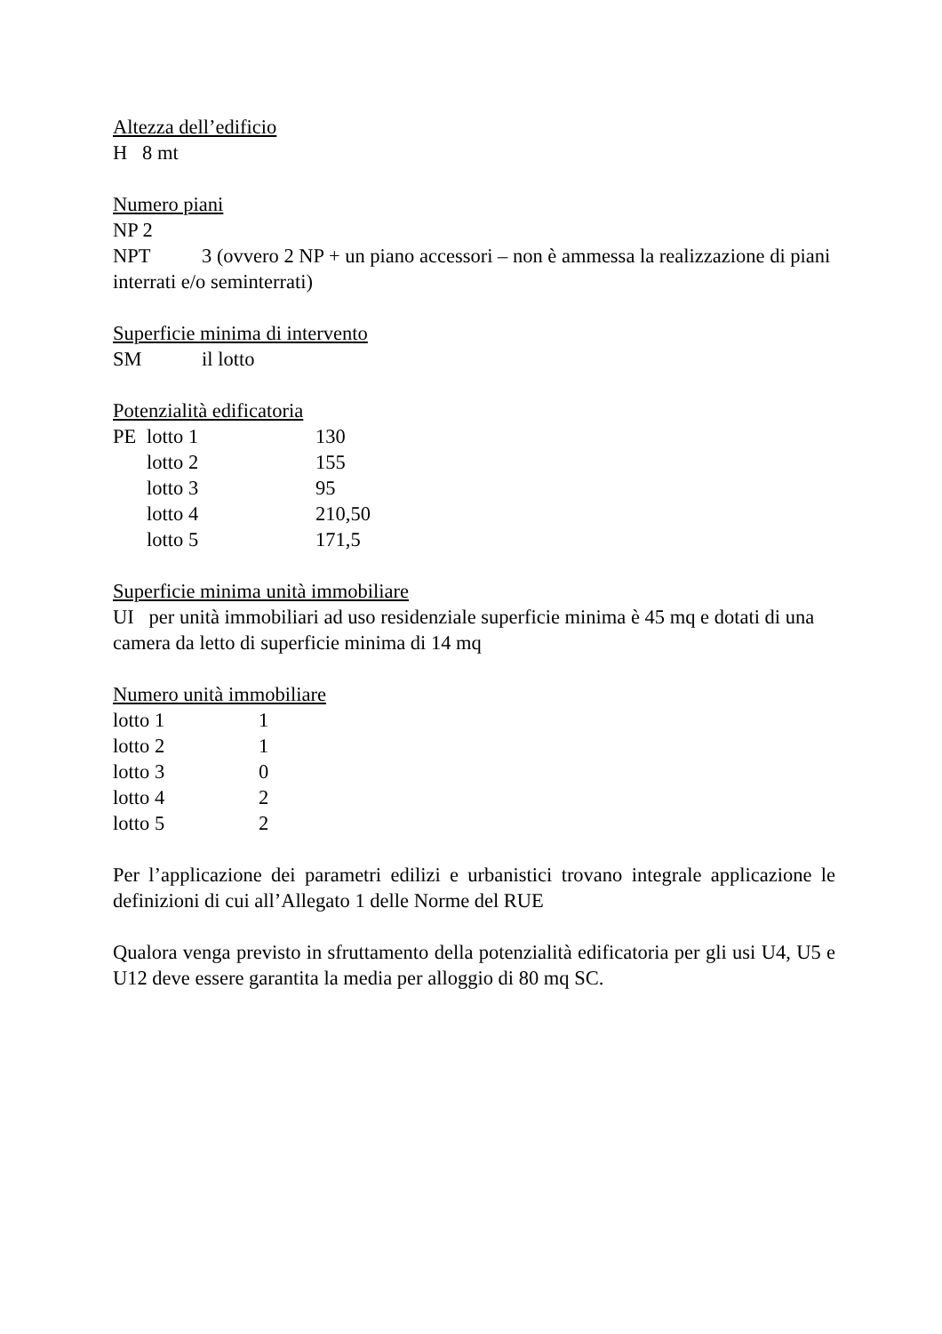Altezza dell’edificio
H 8 mt
Numero piani
NP 2
NPT 3 (ovvero 2 NP + un piano accessori – non è ammessa la realizzazione di piani interrati e/o seminterrati)
Superficie minima di intervento
SM il lotto
Potenzialità edificatoria
PE lotto 1 130
lotto 2 155
lotto 3 95
lotto 4 210,50
lotto 5 171,5
Superficie minima unità immobiliare
UI per unità immobiliari ad uso residenziale superficie minima è 45 mq e dotati di una camera da letto di superficie minima di 14 mq
Numero unità immobiliare
lotto 1 1
lotto 2 1
lotto 3 0
lotto 4 2
lotto 5 2
Per l’applicazione dei parametri edilizi e urbanistici trovano integrale applicazione le definizioni di cui all’Allegato 1 delle Norme del RUE
Qualora venga previsto in sfruttamento della potenzialità edificatoria per gli usi U4, U5 e U12 deve essere garantita la media per alloggio di 80 mq SC.